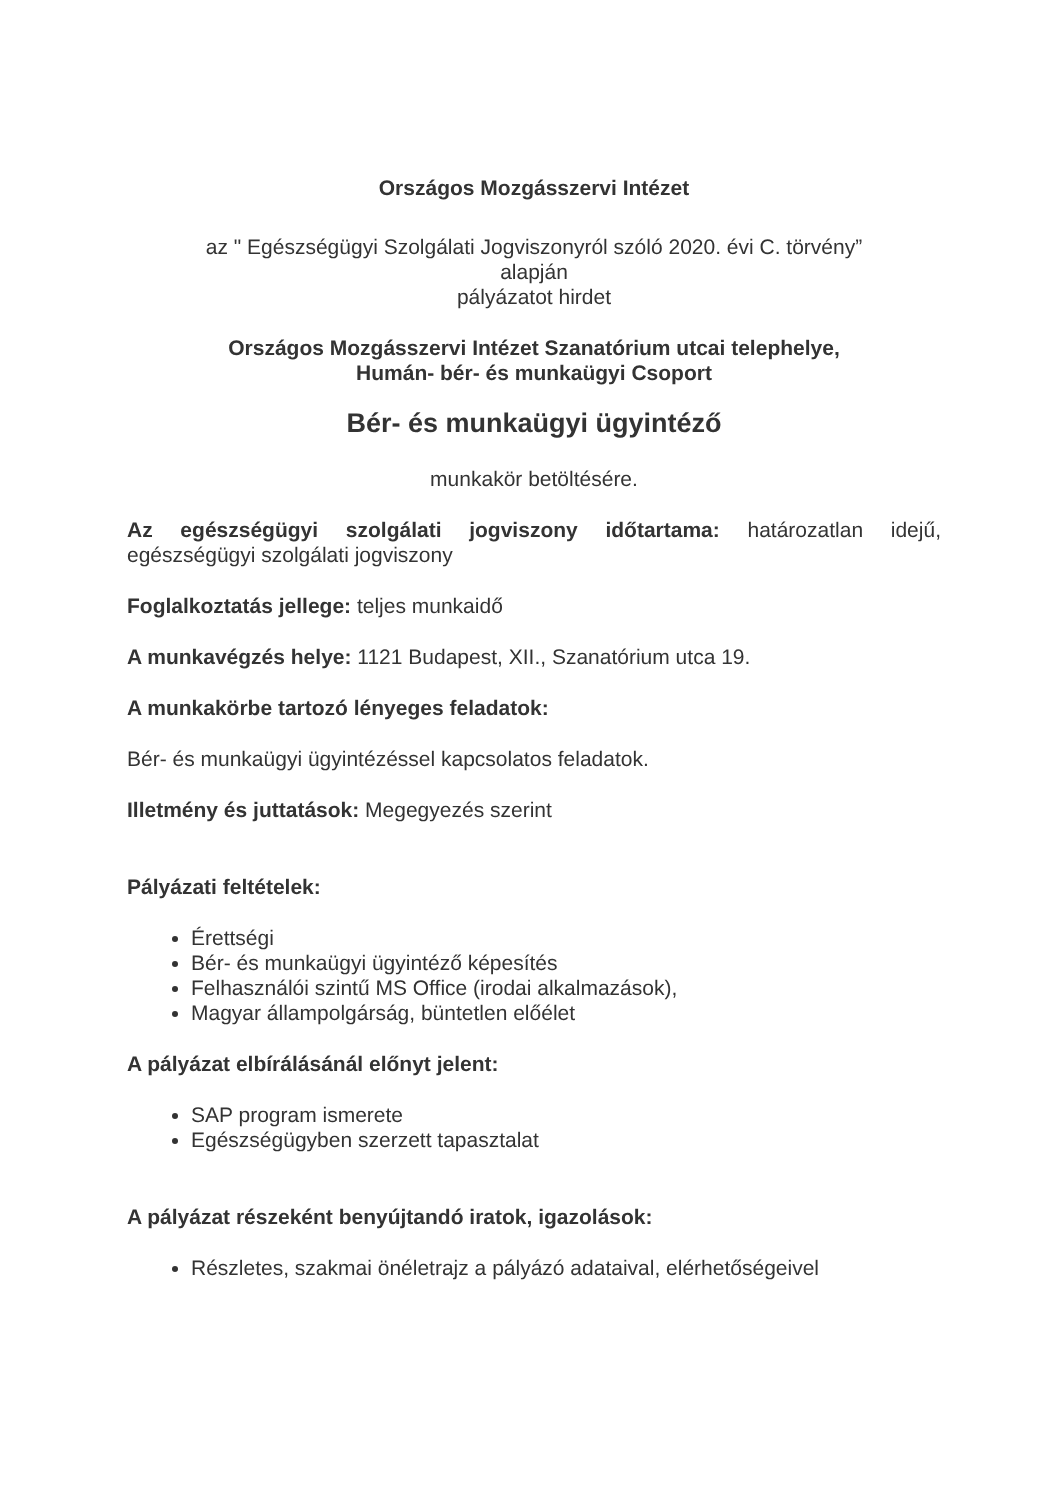Országos Mozgásszervi Intézet
az " Egészségügyi Szolgálati Jogviszonyról szóló 2020. évi C. törvény”
alapján
pályázatot hirdet
Országos Mozgásszervi Intézet Szanatórium utcai telephelye,
Humán- bér- és munkaügyi Csoport
Bér- és munkaügyi ügyintéző
munkakör betöltésére.
Az egészségügyi szolgálati jogviszony időtartama: határozatlan idejű, egészségügyi szolgálati jogviszony
Foglalkoztatás jellege: teljes munkaidő
A munkavégzés helye: 1121 Budapest, XII., Szanatórium utca 19.
A munkakörbe tartozó lényeges feladatok:
Bér- és munkaügyi ügyintézéssel kapcsolatos feladatok.
Illetmény és juttatások: Megegyezés szerint
Pályázati feltételek:
Érettségi
Bér- és munkaügyi ügyintéző képesítés
Felhasználói szintű MS Office (irodai alkalmazások),
Magyar állampolgárság, büntetlen előélet
A pályázat elbírálásánál előnyt jelent:
SAP program ismerete
Egészségügyben szerzett tapasztalat
A pályázat részeként benyújtandó iratok, igazolások:
Részletes, szakmai önéletrajz a pályázó adataival, elérhetőségeivel